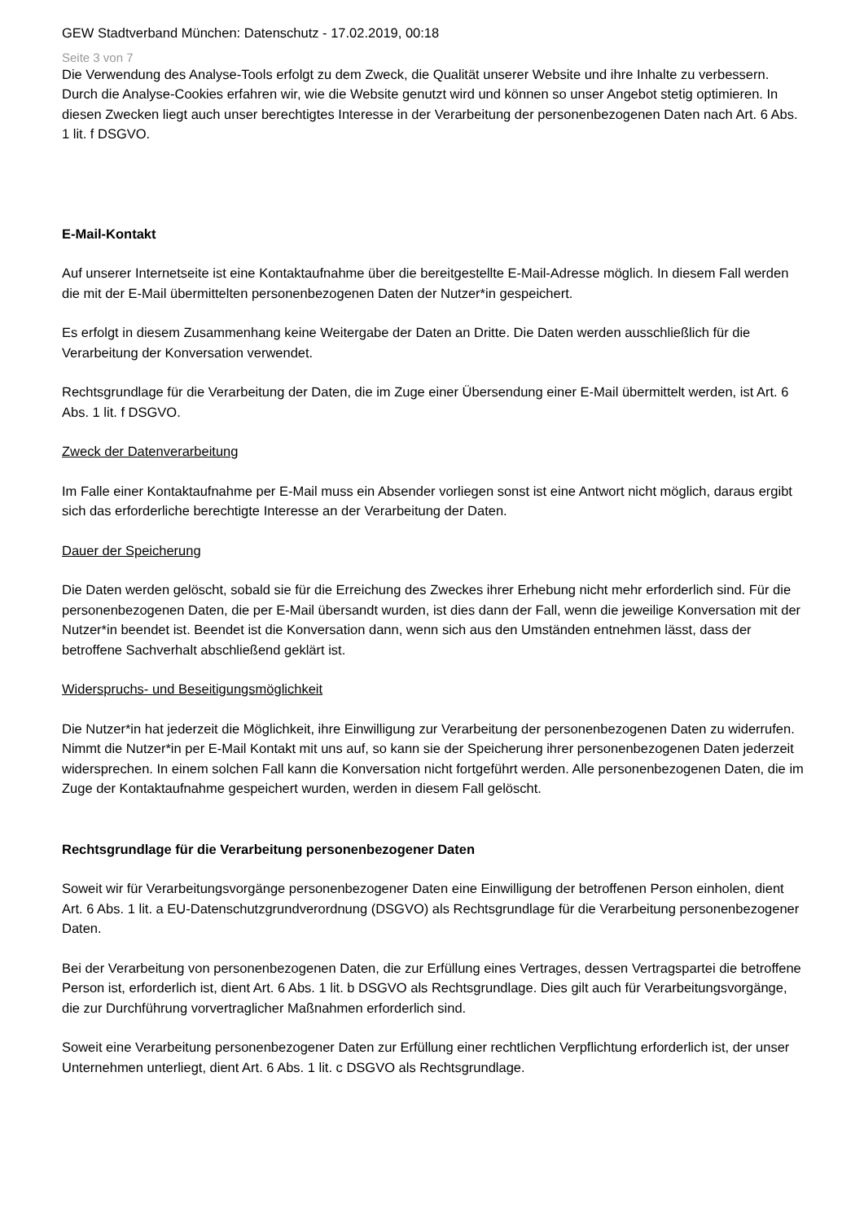GEW Stadtverband München: Datenschutz - 17.02.2019, 00:18
Seite 3 von 7
Die Verwendung des Analyse-Tools erfolgt zu dem Zweck, die Qualität unserer Website und ihre Inhalte zu verbessern. Durch die Analyse-Cookies erfahren wir, wie die Website genutzt wird und können so unser Angebot stetig optimieren. In diesen Zwecken liegt auch unser berechtigtes Interesse in der Verarbeitung der personenbezogenen Daten nach Art. 6 Abs. 1 lit. f DSGVO.
E-Mail-Kontakt
Auf unserer Internetseite ist eine Kontaktaufnahme über die bereitgestellte E-Mail-Adresse möglich. In diesem Fall werden die mit der E-Mail übermittelten personenbezogenen Daten der Nutzer*in gespeichert.
Es erfolgt in diesem Zusammenhang keine Weitergabe der Daten an Dritte. Die Daten werden ausschließlich für die Verarbeitung der Konversation verwendet.
Rechtsgrundlage für die Verarbeitung der Daten, die im Zuge einer Übersendung einer E-Mail übermittelt werden, ist Art. 6 Abs. 1 lit. f DSGVO.
Zweck der Datenverarbeitung
Im Falle einer Kontaktaufnahme per E-Mail muss ein Absender vorliegen sonst ist eine Antwort nicht möglich, daraus ergibt sich das erforderliche berechtigte Interesse an der Verarbeitung der Daten.
Dauer der Speicherung
Die Daten werden gelöscht, sobald sie für die Erreichung des Zweckes ihrer Erhebung nicht mehr erforderlich sind. Für die personenbezogenen Daten, die per E-Mail übersandt wurden, ist dies dann der Fall, wenn die jeweilige Konversation mit der Nutzer*in beendet ist. Beendet ist die Konversation dann, wenn sich aus den Umständen entnehmen lässt, dass der betroffene Sachverhalt abschließend geklärt ist.
Widerspruchs- und Beseitigungsmöglichkeit
Die Nutzer*in hat jederzeit die Möglichkeit, ihre Einwilligung zur Verarbeitung der personenbezogenen Daten zu widerrufen. Nimmt die Nutzer*in per E-Mail Kontakt mit uns auf, so kann sie der Speicherung ihrer personenbezogenen Daten jederzeit widersprechen. In einem solchen Fall kann die Konversation nicht fortgeführt werden. Alle personenbezogenen Daten, die im Zuge der Kontaktaufnahme gespeichert wurden, werden in diesem Fall gelöscht.
Rechtsgrundlage für die Verarbeitung personenbezogener Daten
Soweit wir für Verarbeitungsvorgänge personenbezogener Daten eine Einwilligung der betroffenen Person einholen, dient Art. 6 Abs. 1 lit. a EU-Datenschutzgrundverordnung (DSGVO) als Rechtsgrundlage für die Verarbeitung personenbezogener Daten.
Bei der Verarbeitung von personenbezogenen Daten, die zur Erfüllung eines Vertrages, dessen Vertragspartei die betroffene Person ist, erforderlich ist, dient Art. 6 Abs. 1 lit. b DSGVO als Rechtsgrundlage. Dies gilt auch für Verarbeitungsvorgänge, die zur Durchführung vorvertraglicher Maßnahmen erforderlich sind.
Soweit eine Verarbeitung personenbezogener Daten zur Erfüllung einer rechtlichen Verpflichtung erforderlich ist, der unser Unternehmen unterliegt, dient Art. 6 Abs. 1 lit. c DSGVO als Rechtsgrundlage.